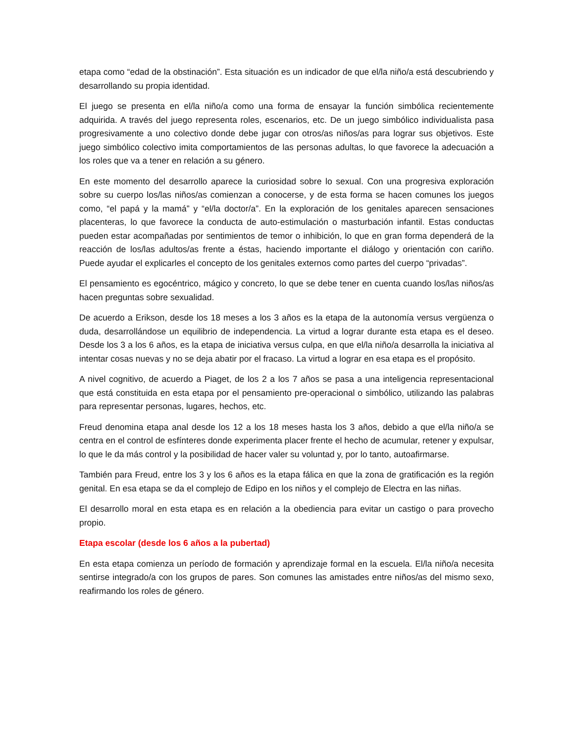etapa como “edad de la obstinación”. Esta situación es un indicador de que el/la niño/a está descubriendo y desarrollando su propia identidad.
El juego se presenta en el/la niño/a como una forma de ensayar la función simbólica recientemente adquirida. A través del juego representa roles, escenarios, etc. De un juego simbólico individualista pasa progresivamente a uno colectivo donde debe jugar con otros/as niños/as para lograr sus objetivos. Este juego simbólico colectivo imita comportamientos de las personas adultas, lo que favorece la adecuación a los roles que va a tener en relación a su género.
En este momento del desarrollo aparece la curiosidad sobre lo sexual. Con una progresiva exploración sobre su cuerpo los/las niños/as comienzan a conocerse, y de esta forma se hacen comunes los juegos como, “el papá y la mamá” y “el/la doctor/a”. En la exploración de los genitales aparecen sensaciones placenteras, lo que favorece la conducta de auto-estimulación o masturbación infantil. Estas conductas pueden estar acompañadas por sentimientos de temor o inhibición, lo que en gran forma dependerá de la reacción de los/las adultos/as frente a éstas, haciendo importante el diálogo y orientación con cariño. Puede ayudar el explicarles el concepto de los genitales externos como partes del cuerpo “privadas”.
El pensamiento es egocéntrico, mágico y concreto, lo que se debe tener en cuenta cuando los/las niños/as hacen preguntas sobre sexualidad.
De acuerdo a Erikson, desde los 18 meses a los 3 años es la etapa de la autonomía versus vergüenza o duda, desarrollándose un equilibrio de independencia. La virtud a lograr durante esta etapa es el deseo. Desde los 3 a los 6 años, es la etapa de iniciativa versus culpa, en que el/la niño/a desarrolla la iniciativa al intentar cosas nuevas y no se deja abatir por el fracaso. La virtud a lograr en esa etapa es el propósito.
A nivel cognitivo, de acuerdo a Piaget, de los 2 a los 7 años se pasa a una inteligencia representacional que está constituida en esta etapa por el pensamiento pre-operacional o simbólico, utilizando las palabras para representar personas, lugares, hechos, etc.
Freud denomina etapa anal desde los 12 a los 18 meses hasta los 3 años, debido a que el/la niño/a se centra en el control de esfínteres donde experimenta placer frente el hecho de acumular, retener y expulsar, lo que le da más control y la posibilidad de hacer valer su voluntad y, por lo tanto, autoafirmarse.
También para Freud, entre los 3 y los 6 años es la etapa fálica en que la zona de gratificación es la región genital. En esa etapa se da el complejo de Edipo en los niños y el complejo de Electra en las niñas.
El desarrollo moral en esta etapa es en relación a la obediencia para evitar un castigo o para provecho propio.
Etapa escolar (desde los 6 años a la pubertad)
En esta etapa comienza un período de formación y aprendizaje formal en la escuela. El/la niño/a necesita sentirse integrado/a con los grupos de pares. Son comunes las amistades entre niños/as del mismo sexo, reafirmando los roles de género.